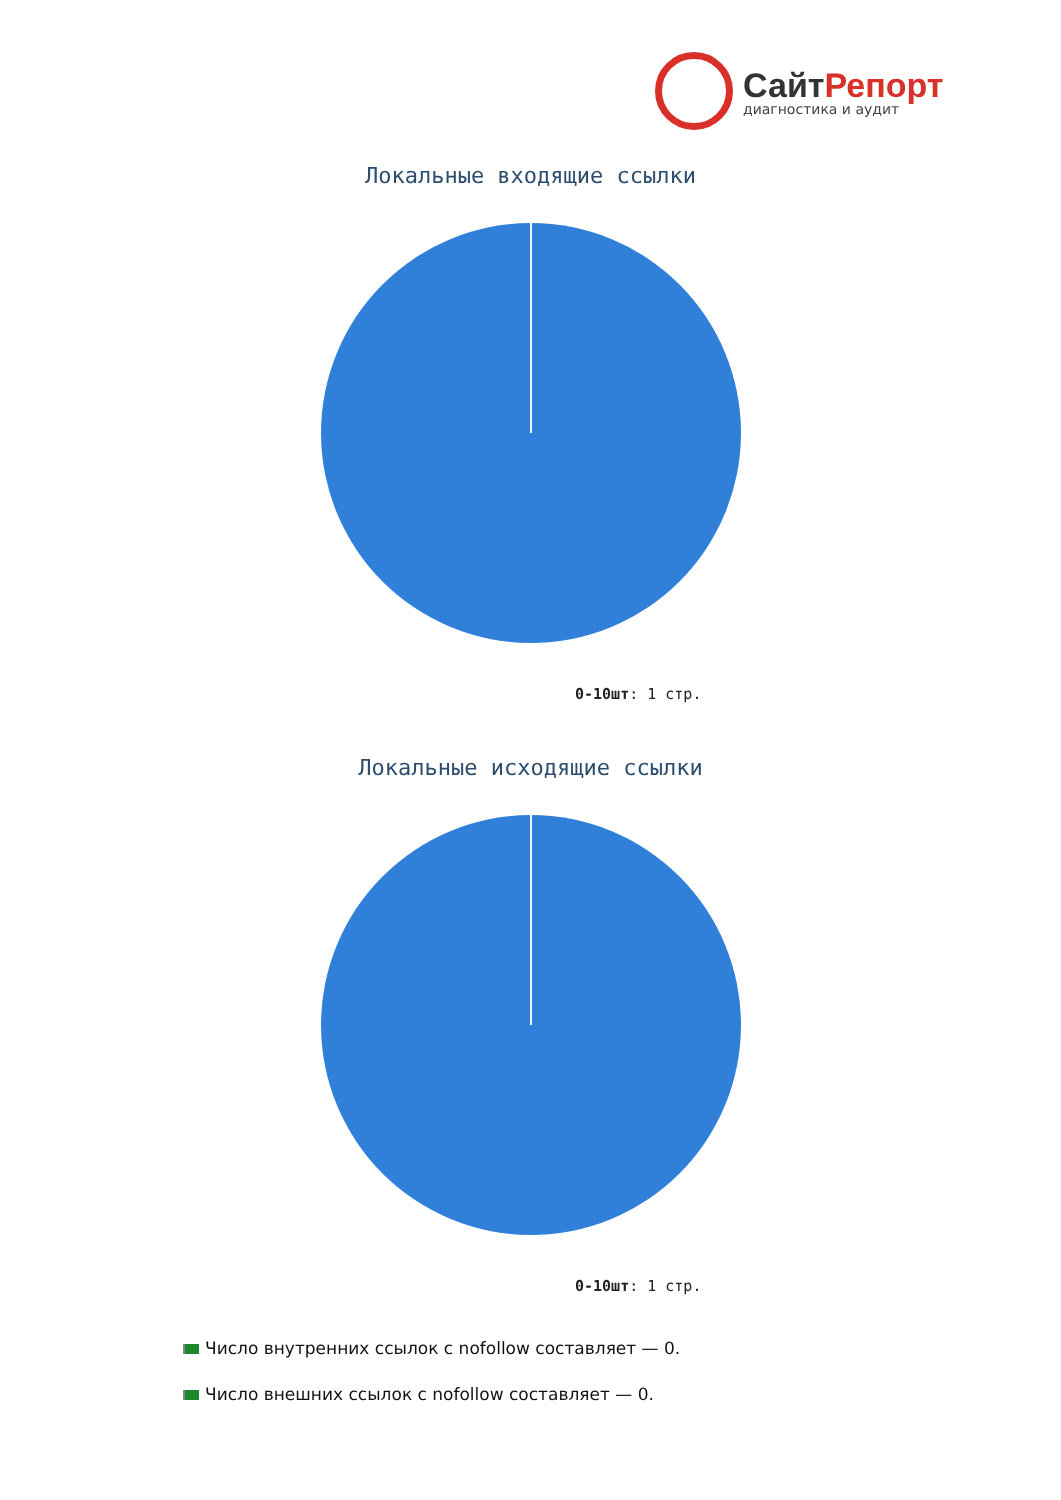СайтРепорт
диагностика и аудит
Локальные входящие ссылки
0-10шт: 1 стр.
Локальные исходящие ссылки
0-10шт: 1 стр.
Число внутренних ссылок с nofollow составляет — 0.
Число внешних ссылок с nofollow составляет — 0.